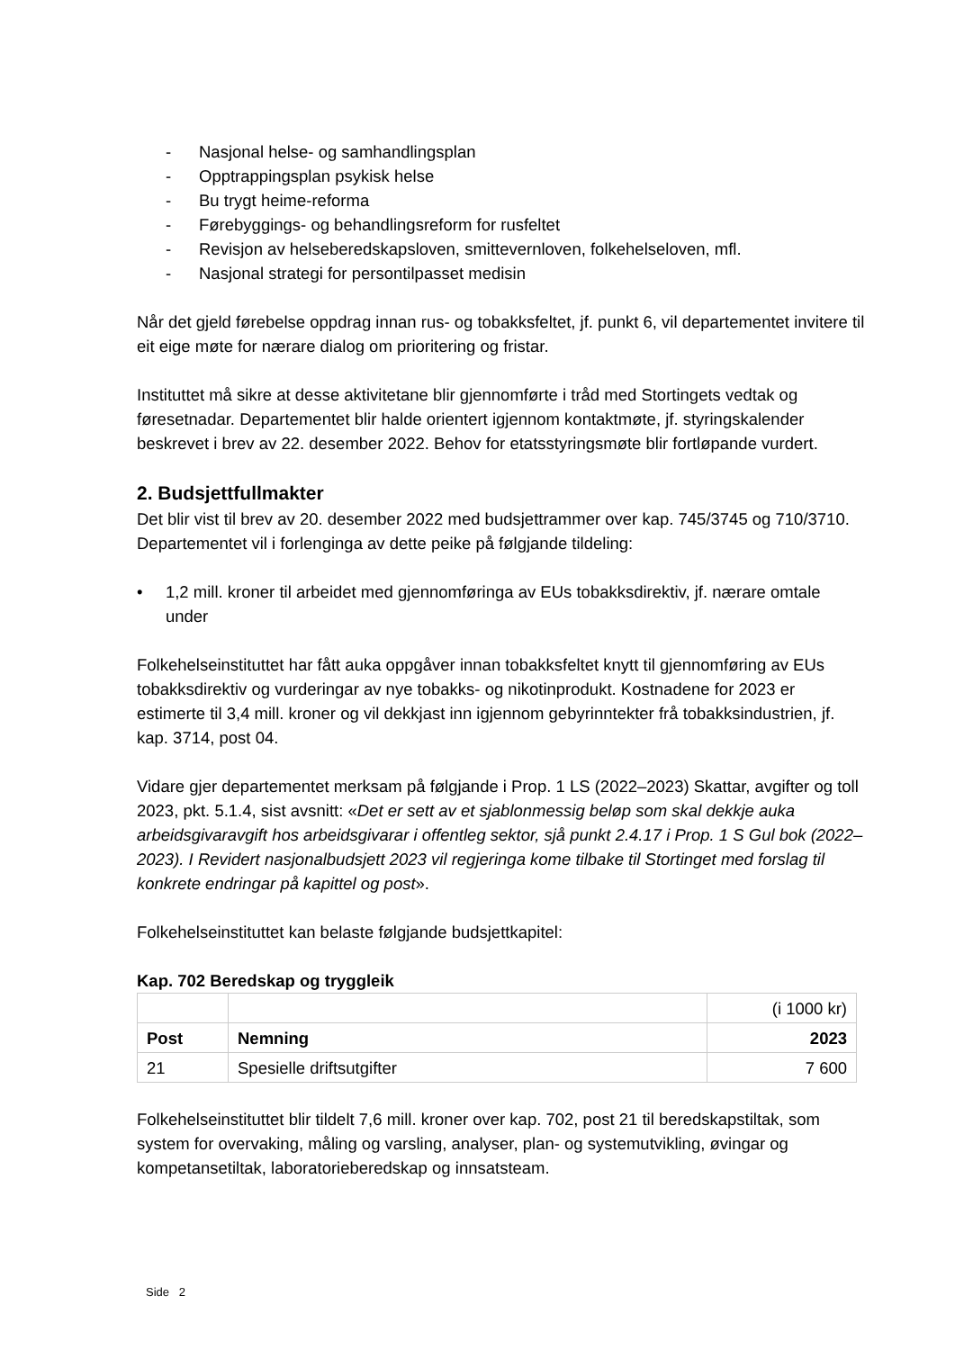- Nasjonal helse- og samhandlingsplan
- Opptrappingsplan psykisk helse
- Bu trygt heime-reforma
- Førebyggings- og behandlingsreform for rusfeltet
- Revisjon av helseberedskapsloven, smittevernloven, folkehelseloven, mfl.
- Nasjonal strategi for persontilpasset medisin
Når det gjeld førebelse oppdrag innan rus- og tobakksfeltet, jf. punkt 6, vil departementet invitere til eit eige møte for nærare dialog om prioritering og fristar.
Instituttet må sikre at desse aktivitetane blir gjennomførte i tråd med Stortingets vedtak og føresetnadar. Departementet blir halde orientert igjennom kontaktmøte, jf. styringskalender beskrevet i brev av 22. desember 2022. Behov for etatsstyringsmøte blir fortløpande vurdert.
2. Budsjettfullmakter
Det blir vist til brev av 20. desember 2022 med budsjettrammer over kap. 745/3745 og 710/3710. Departementet vil i forlenginga av dette peike på følgjande tildeling:
• 1,2 mill. kroner til arbeidet med gjennomføringa av EUs tobakksdirektiv, jf. nærare omtale under
Folkehelseinstituttet har fått auka oppgåver innan tobakksfeltet knytt til gjennomføring av EUs tobakksdirektiv og vurderingar av nye tobakks- og nikotinprodukt. Kostnadene for 2023 er estimerte til 3,4 mill. kroner og vil dekkjast inn igjennom gebyrinntekter frå tobakksindustrien, jf. kap. 3714, post 04.
Vidare gjer departementet merksam på følgjande i Prop. 1 LS (2022–2023) Skattar, avgifter og toll 2023, pkt. 5.1.4, sist avsnitt: «Det er sett av et sjablonmessig beløp som skal dekkje auka arbeidsgivaravgift hos arbeidsgivarar i offentleg sektor, sjå punkt 2.4.17 i Prop. 1 S Gul bok (2022–2023). I Revidert nasjonalbudsjett 2023 vil regjeringa kome tilbake til Stortinget med forslag til konkrete endringar på kapittel og post».
Folkehelseinstituttet kan belaste følgjande budsjettkapitel:
Kap. 702 Beredskap og tryggleik
| | | (i 1000 kr) |
| Post | Nemning | 2023 |
| 21 | Spesielle driftsutgifter | 7 600 |
Folkehelseinstituttet blir tildelt 7,6 mill. kroner over kap. 702, post 21 til beredskapstiltak, som system for overvaking, måling og varsling, analyser, plan- og systemutvikling, øvingar og kompetansetiltak, laboratorieberedskap og innsatsteam.
Side 2